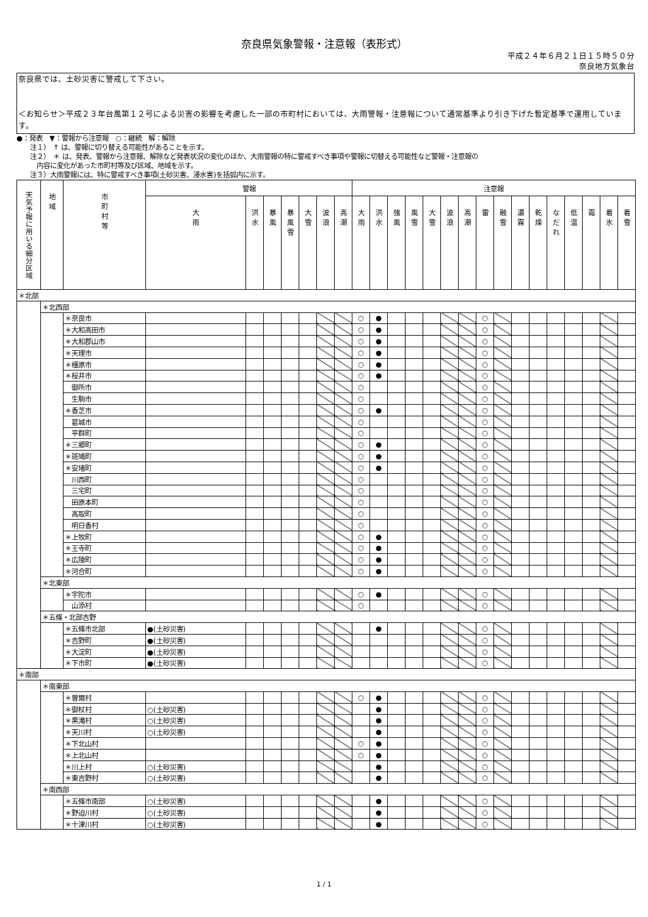奈良県気象警報・注意報（表形式）
平成２４年６月２１日１５時５０分
奈良地方気象台
奈良県では、土砂災害に警戒して下さい。
＜お知らせ＞平成２３年台風第１２号による災害の影響を考慮した一部の市町村においては、大雨警報・注意報について通常基準より引き下げた暫定基準で運用しています。
●：発表　▼：警報から注意報　○：継続　解：解除
　　注１）　↑ は、警報に切り替える可能性があることを示す。
　　注２）　＊ は、発表、警報から注意報、解除など発表状況の変化のほか、大雨警報の特に警戒すべき事項や警報に切替える可能性など警報・注意報の
　　　内容に変化があった市町村等及び区域、地域を示す。
　　注３）大雨警報には、特に警戒すべき事項(土砂災害、浸水害)を括弧内に示す。
| 天気予報に用いる細分区域 | 地 域 | 市 町 村 等 | 警報 | | | | | | | 注意報 | | | | | | | | | | | | | | | |
| | | | 大 雨 | 洪 水 | 暴 風 | 暴 風 雪 | 大 雪 | 波 浪 | 高 潮 | 大 雨 | 洪 水 | 強 風 | 風 雪 | 大 雪 | 波 浪 | 高 潮 | 雷 | 融 雪 | 濃 霧 | 乾 燥 | な だ れ | 低 温 | 霜 | 着 氷 | 着 雪 |
| ＊北部 | | | | | | | | | | | | | | | | | | | | | | | | | |
| | ＊北西部 | | | | | | | | | | | | | | | | | | | | | | | | |
| | | ＊奈良市 | | | | | | | | ○ | ● | | | | | | ○ | | | | | | | | |
| | | ＊大和高田市 | | | | | | | | ○ | ● | | | | | | ○ | | | | | | | | |
| | | ＊大和郡山市 | | | | | | | | ○ | ● | | | | | | ○ | | | | | | | | |
| | | ＊天理市 | | | | | | | | ○ | ● | | | | | | ○ | | | | | | | | |
| | | ＊橿原市 | | | | | | | | ○ | ● | | | | | | ○ | | | | | | | | |
| | | ＊桜井市 | | | | | | | | ○ | ● | | | | | | ○ | | | | | | | | |
| | | 御所市 | | | | | | | | ○ | | | | | | | ○ | | | | | | | | |
| | | 生駒市 | | | | | | | | ○ | | | | | | | ○ | | | | | | | | |
| | | ＊香芝市 | | | | | | | | ○ | ● | | | | | | ○ | | | | | | | | |
| | | 葛城市 | | | | | | | | ○ | | | | | | | ○ | | | | | | | | |
| | | 平群町 | | | | | | | | ○ | | | | | | | ○ | | | | | | | | |
| | | ＊三郷町 | | | | | | | | ○ | ● | | | | | | ○ | | | | | | | | |
| | | ＊斑鳩町 | | | | | | | | ○ | ● | | | | | | ○ | | | | | | | | |
| | | ＊安堵町 | | | | | | | | ○ | ● | | | | | | ○ | | | | | | | | |
| | | 川西町 | | | | | | | | ○ | | | | | | | ○ | | | | | | | | |
| | | 三宅町 | | | | | | | | ○ | | | | | | | ○ | | | | | | | | |
| | | 田原本町 | | | | | | | | ○ | | | | | | | ○ | | | | | | | | |
| | | 高取町 | | | | | | | | ○ | | | | | | | ○ | | | | | | | | |
| | | 明日香村 | | | | | | | | ○ | | | | | | | ○ | | | | | | | | |
| | | ＊上牧町 | | | | | | | | ○ | ● | | | | | | ○ | | | | | | | | |
| | | ＊王寺町 | | | | | | | | ○ | ● | | | | | | ○ | | | | | | | | |
| | | ＊広陵町 | | | | | | | | ○ | ● | | | | | | ○ | | | | | | | | |
| | | ＊河合町 | | | | | | | | ○ | ● | | | | | | ○ | | | | | | | | |
| | ＊北東部 | | | | | | | | | | | | | | | | | | | | | | | | |
| | | ＊宇陀市 | | | | | | | | ○ | ● | | | | | | ○ | | | | | | | | |
| | | 山添村 | | | | | | | | ○ | | | | | | | ○ | | | | | | | | |
| | ＊五條・北部吉野 | | | | | | | | | | | | | | | | | | | | | | | | |
| | | ＊五條市北部 | ●(土砂災害) | | | | | | | | ● | | | | | | ○ | | | | | | | | |
| | | ＊吉野町 | ●(土砂災害) | | | | | | | | | | | | | | ○ | | | | | | | | |
| | | ＊大淀町 | ●(土砂災害) | | | | | | | | | | | | | | ○ | | | | | | | | |
| | | ＊下市町 | ●(土砂災害) | | | | | | | | | | | | | | ○ | | | | | | | | |
| ＊南部 | | | | | | | | | | | | | | | | | | | | | | | | | |
| | ＊南東部 | | | | | | | | | | | | | | | | | | | | | | | | |
| | | ＊曽爾村 | | | | | | | | ○ | ● | | | | | | ○ | | | | | | | | |
| | | ＊御杖村 | ○(土砂災害) | | | | | | | | ● | | | | | | ○ | | | | | | | | |
| | | ＊黒滝村 | ○(土砂災害) | | | | | | | | ● | | | | | | ○ | | | | | | | | |
| | | ＊天川村 | ○(土砂災害) | | | | | | | | ● | | | | | | ○ | | | | | | | | |
| | | ＊下北山村 | | | | | | | | ○ | ● | | | | | | ○ | | | | | | | | |
| | | ＊上北山村 | | | | | | | | ○ | ● | | | | | | ○ | | | | | | | | |
| | | ＊川上村 | ○(土砂災害) | | | | | | | | ● | | | | | | ○ | | | | | | | | |
| | | ＊東吉野村 | ○(土砂災害) | | | | | | | | ● | | | | | | ○ | | | | | | | | |
| | ＊南西部 | | | | | | | | | | | | | | | | | | | | | | | | |
| | | ＊五條市南部 | ○(土砂災害) | | | | | | | | ● | | | | | | ○ | | | | | | | | |
| | | ＊野迫川村 | ○(土砂災害) | | | | | | | | ● | | | | | | ○ | | | | | | | | |
| | | ＊十津川村 | ○(土砂災害) | | | | | | | | ● | | | | | | ○ | | | | | | | | |
1 / 1